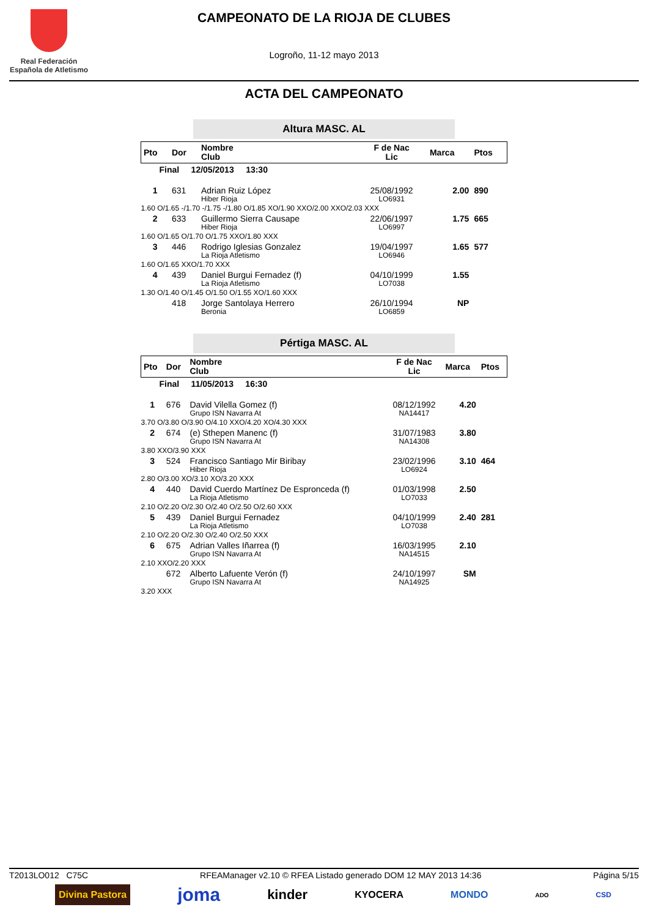Real Federación
Española de Atletismo
CAMPEONATO DE LA RIOJA DE CLUBES
Logroño, 11-12 mayo 2013
ACTA DEL CAMPEONATO
Altura MASC. AL
| Pto | Dor | Nombre Club | F de Nac Lic | Marca | Ptos |
| --- | --- | --- | --- | --- | --- |
| Final 12/05/2013 13:30 | | | | | |
| 1 | 631 | Adrian Ruiz López Hiber Rioja | 25/08/1992 LO6931 | 2.00 | 890 |
| 1.60 O/1.65 -/1.70 -/1.75 -/1.80 O/1.85 XO/1.90 XXO/2.00 XXO/2.03 XXX | | | | | |
| 2 | 633 | Guillermo Sierra Causape Hiber Rioja | 22/06/1997 LO6997 | 1.75 | 665 |
| 1.60 O/1.65 O/1.70 O/1.75 XXO/1.80 XXX | | | | | |
| 3 | 446 | Rodrigo Iglesias Gonzalez La Rioja Atletismo | 19/04/1997 LO6946 | 1.65 | 577 |
| 1.60 O/1.65 XXO/1.70 XXX | | | | | |
| 4 | 439 | Daniel Burgui Fernadez (f) La Rioja Atletismo | 04/10/1999 LO7038 | 1.55 | |
| 1.30 O/1.40 O/1.45 O/1.50 O/1.55 XO/1.60 XXX | | | | | |
| | 418 | Jorge Santolaya Herrero Beronia | 26/10/1994 LO6859 | NP | |
Pértiga MASC. AL
| Pto | Dor | Nombre Club | F de Nac Lic | Marca | Ptos |
| --- | --- | --- | --- | --- | --- |
| Final 11/05/2013 16:30 | | | | | |
| 1 | 676 | David Vilella Gomez (f) Grupo ISN Navarra At | 08/12/1992 NA14417 | 4.20 | |
| 3.70 O/3.80 O/3.90 O/4.10 XXO/4.20 XO/4.30 XXX | | | | | |
| 2 | 674 | (e) Sthepen Manenc (f) Grupo ISN Navarra At | 31/07/1983 NA14308 | 3.80 | |
| 3.80 XXO/3.90 XXX | | | | | |
| 3 | 524 | Francisco Santiago Mir Biribay Hiber Rioja | 23/02/1996 LO6924 | 3.10 | 464 |
| 2.80 O/3.00 XO/3.10 XO/3.20 XXX | | | | | |
| 4 | 440 | David Cuerdo Martínez De Espronceda (f) La Rioja Atletismo | 01/03/1998 LO7033 | 2.50 | |
| 2.10 O/2.20 O/2.30 O/2.40 O/2.50 O/2.60 XXX | | | | | |
| 5 | 439 | Daniel Burgui Fernadez La Rioja Atletismo | 04/10/1999 LO7038 | 2.40 | 281 |
| 2.10 O/2.20 O/2.30 O/2.40 O/2.50 XXX | | | | | |
| 6 | 675 | Adrian Valles Iñarrea (f) Grupo ISN Navarra At | 16/03/1995 NA14515 | 2.10 | |
| 2.10 XXO/2.20 XXX | | | | | |
| | 672 | Alberto Lafuente Verón (f) Grupo ISN Navarra At | 24/10/1997 NA14925 | SM | |
| 3.20 XXX | | | | | |
T2013LO012 C75C RFEAManager v2.10 © RFEA Listado generado DOM 12 MAY 2013 14:36 Página 5/15
Divina Pastora joma kinder KYOCERA MONDO ADO CSD